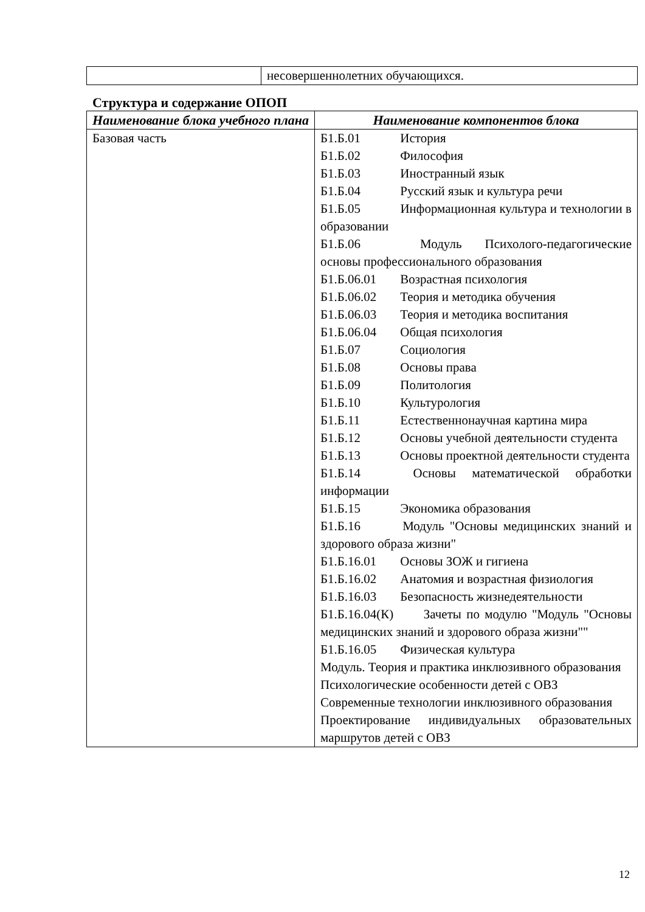| | несовершеннолетних обучающихся. |
Структура и содержание ОПОП
| Наименование блока учебного плана | Наименование компонентов блока |
| --- | --- |
| Базовая часть | Б1.Б.01 История Б1.Б.02 Философия Б1.Б.03 Иностранный язык Б1.Б.04 Русский язык и культура речи Б1.Б.05 Информационная культура и технологии в образовании Б1.Б.06 Модуль Психолого-педагогические основы профессионального образования Б1.Б.06.01 Возрастная психология Б1.Б.06.02 Теория и методика обучения Б1.Б.06.03 Теория и методика воспитания Б1.Б.06.04 Общая психология Б1.Б.07 Социология Б1.Б.08 Основы права Б1.Б.09 Политология Б1.Б.10 Культурология Б1.Б.11 Естественнонаучная картина мира Б1.Б.12 Основы учебной деятельности студента Б1.Б.13 Основы проектной деятельности студента Б1.Б.14 Основы математической обработки информации Б1.Б.15 Экономика образования Б1.Б.16 Модуль "Основы медицинских знаний и здорового образа жизни" Б1.Б.16.01 Основы ЗОЖ и гигиена Б1.Б.16.02 Анатомия и возрастная физиология Б1.Б.16.03 Безопасность жизнедеятельности Б1.Б.16.04(К) Зачеты по модулю "Модуль "Основы медицинских знаний и здорового образа жизни"" Б1.Б.16.05 Физическая культура Модуль. Теория и практика инклюзивного образования Психологические особенности детей с ОВЗ Современные технологии инклюзивного образования Проектирование индивидуальных образовательных маршрутов детей с ОВЗ |
12